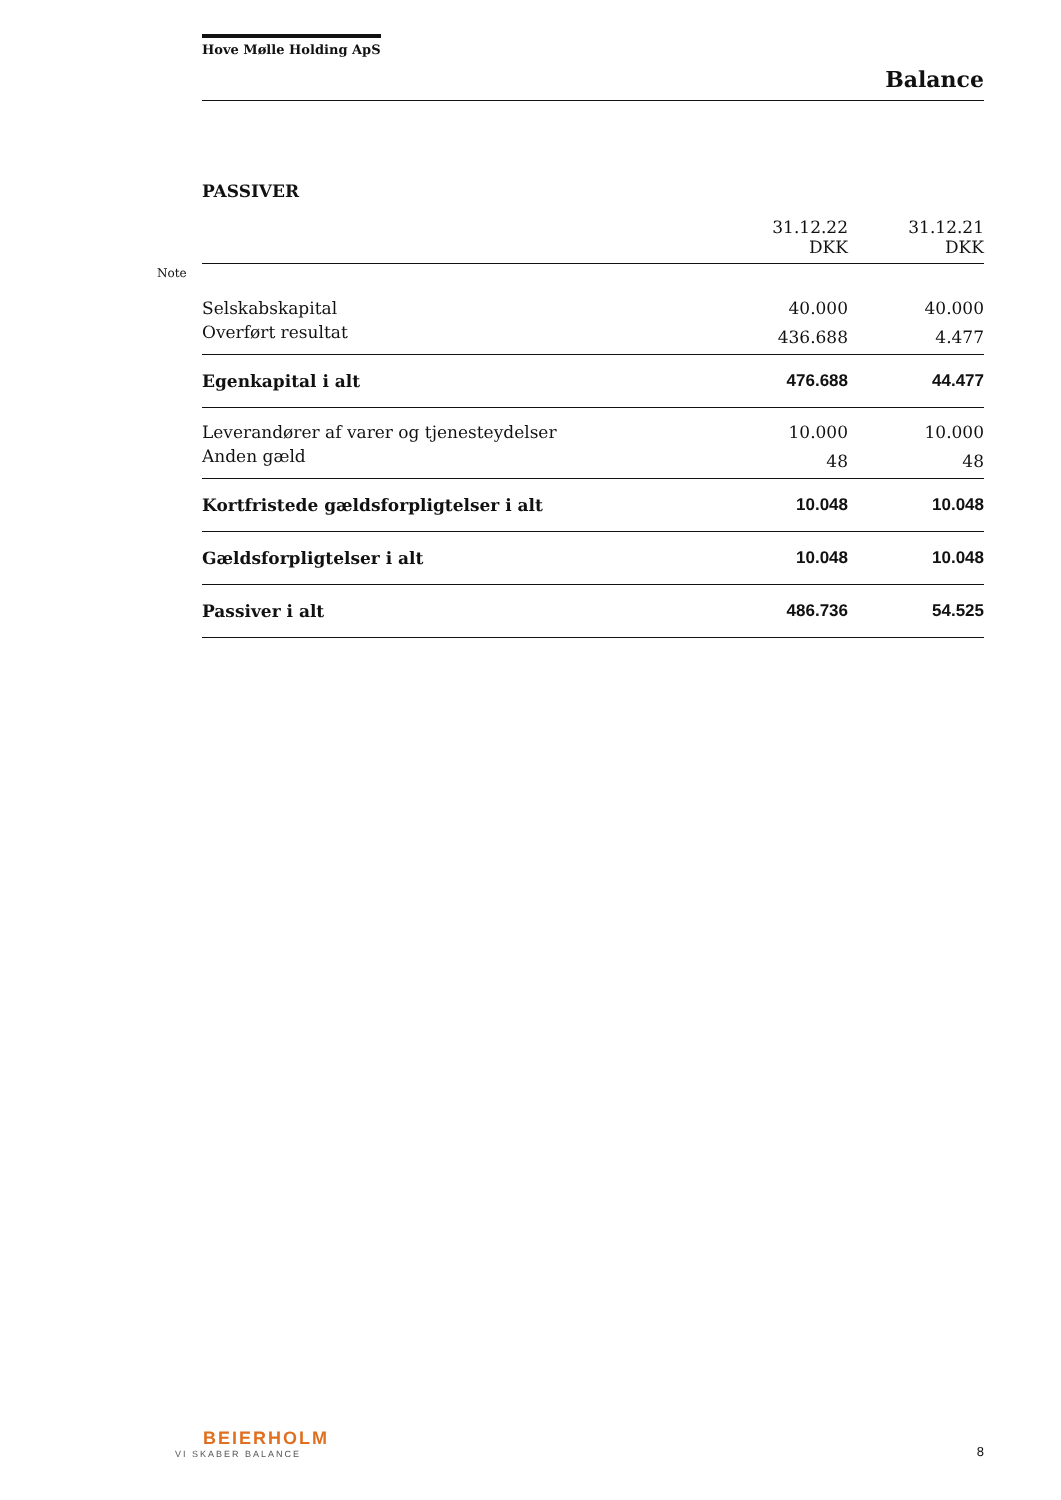Hove Mølle Holding ApS
Balance
PASSIVER
Note
| | 31.12.22 DKK | 31.12.21 DKK |
| --- | --- | --- |
| Selskabskapital | 40.000 | 40.000 |
| Overført resultat | 436.688 | 4.477 |
| Egenkapital i alt | 476.688 | 44.477 |
| Leverandører af varer og tjenesteydelser | 10.000 | 10.000 |
| Anden gæld | 48 | 48 |
| Kortfristede gældsforpligtelser i alt | 10.048 | 10.048 |
| Gældsforpligtelser i alt | 10.048 | 10.048 |
| Passiver i alt | 486.736 | 54.525 |
BEIERHOLM
VI SKABER BALANCE
8